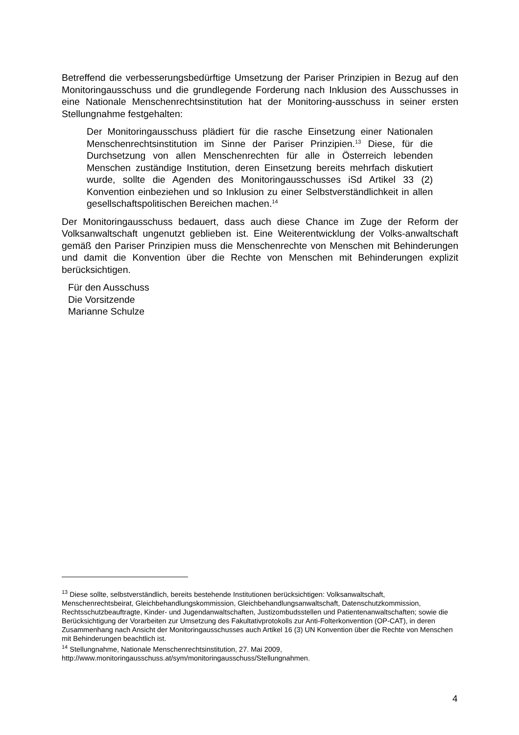Betreffend die verbesserungsbedürftige Umsetzung der Pariser Prinzipien in Bezug auf den Monitoringausschuss und die grundlegende Forderung nach Inklusion des Ausschusses in eine Nationale Menschenrechtsinstitution hat der Monitoring-ausschuss in seiner ersten Stellungnahme festgehalten:
Der Monitoringausschuss plädiert für die rasche Einsetzung einer Nationalen Menschenrechtsinstitution im Sinne der Pariser Prinzipien.<sup>13</sup> Diese, für die Durchsetzung von allen Menschenrechten für alle in Österreich lebenden Menschen zuständige Institution, deren Einsetzung bereits mehrfach diskutiert wurde, sollte die Agenden des Monitoringausschusses iSd Artikel 33 (2) Konvention einbeziehen und so Inklusion zu einer Selbstverständlichkeit in allen gesellschaftspolitischen Bereichen machen.<sup>14</sup>
Der Monitoringausschuss bedauert, dass auch diese Chance im Zuge der Reform der Volksanwaltschaft ungenutzt geblieben ist. Eine Weiterentwicklung der Volks-anwaltschaft gemäß den Pariser Prinzipien muss die Menschenrechte von Menschen mit Behinderungen und damit die Konvention über die Rechte von Menschen mit Behinderungen explizit berücksichtigen.
Für den Ausschuss
Die Vorsitzende
Marianne Schulze
<sup>13</sup> Diese sollte, selbstverständlich, bereits bestehende Institutionen berücksichtigen: Volksanwaltschaft, Menschenrechtsbeirat, Gleichbehandlungskommission, Gleichbehandlungsanwaltschaft, Datenschutzkommission, Rechtsschutzbeauftragte, Kinder- und Jugendanwaltschaften, Justizombudsstellen und Patientenanwaltschaften; sowie die Berücksichtigung der Vorarbeiten zur Umsetzung des Fakultativprotokolls zur Anti-Folterkonvention (OP-CAT), in deren Zusammenhang nach Ansicht der Monitoringausschusses auch Artikel 16 (3) UN Konvention über die Rechte von Menschen mit Behinderungen beachtlich ist.
<sup>14</sup> Stellungnahme, Nationale Menschenrechtsinstitution, 27. Mai 2009, http://www.monitoringausschuss.at/sym/monitoringausschuss/Stellungnahmen.
4